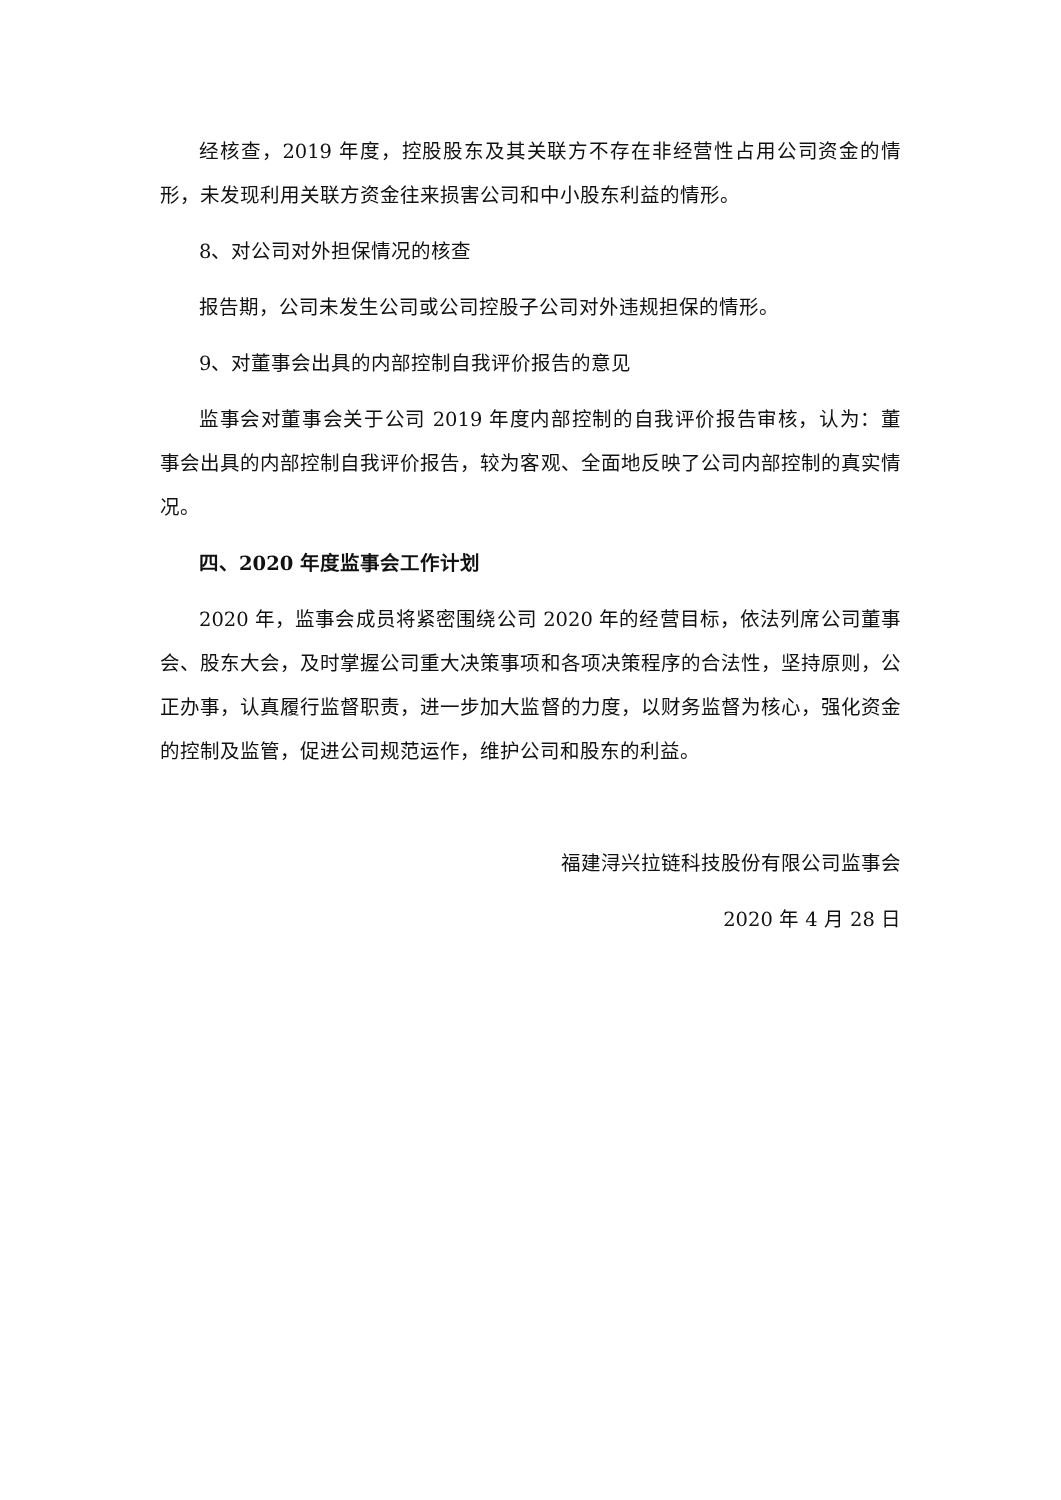经核查，2019 年度，控股股东及其关联方不存在非经营性占用公司资金的情形，未发现利用关联方资金往来损害公司和中小股东利益的情形。
8、对公司对外担保情况的核查
报告期，公司未发生公司或公司控股子公司对外违规担保的情形。
9、对董事会出具的内部控制自我评价报告的意见
监事会对董事会关于公司 2019 年度内部控制的自我评价报告审核，认为：董事会出具的内部控制自我评价报告，较为客观、全面地反映了公司内部控制的真实情况。
四、2020 年度监事会工作计划
2020 年，监事会成员将紧密围绕公司 2020 年的经营目标，依法列席公司董事会、股东大会，及时掌握公司重大决策事项和各项决策程序的合法性，坚持原则，公正办事，认真履行监督职责，进一步加大监督的力度，以财务监督为核心，强化资金的控制及监管，促进公司规范运作，维护公司和股东的利益。
福建浔兴拉链科技股份有限公司监事会
2020 年 4 月 28 日